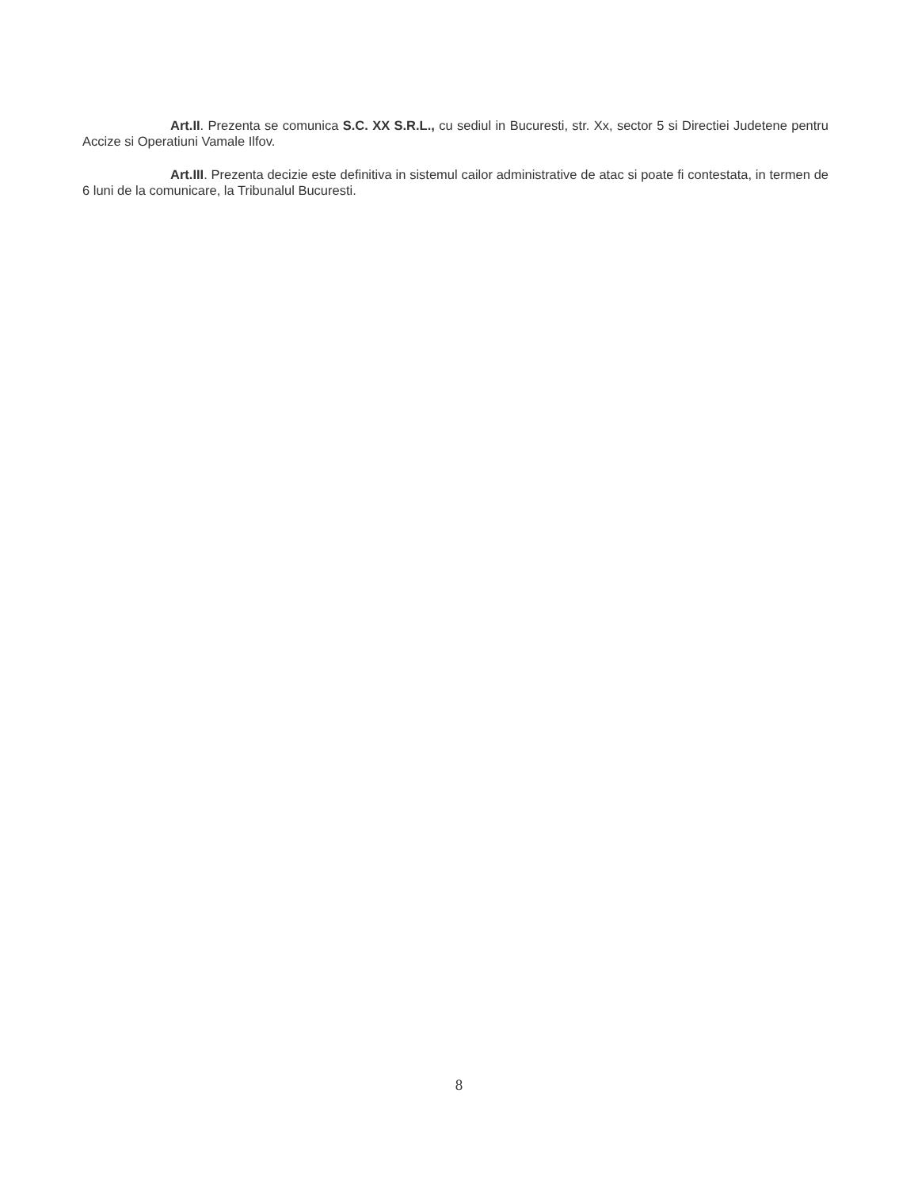Art.II. Prezenta se comunica S.C. XX S.R.L., cu sediul in Bucuresti, str. Xx, sector 5 si Directiei Judetene pentru Accize si Operatiuni Vamale Ilfov.
Art.III. Prezenta decizie este definitiva in sistemul cailor administrative de atac si poate fi contestata, in termen de 6 luni de la comunicare, la Tribunalul Bucuresti.
8